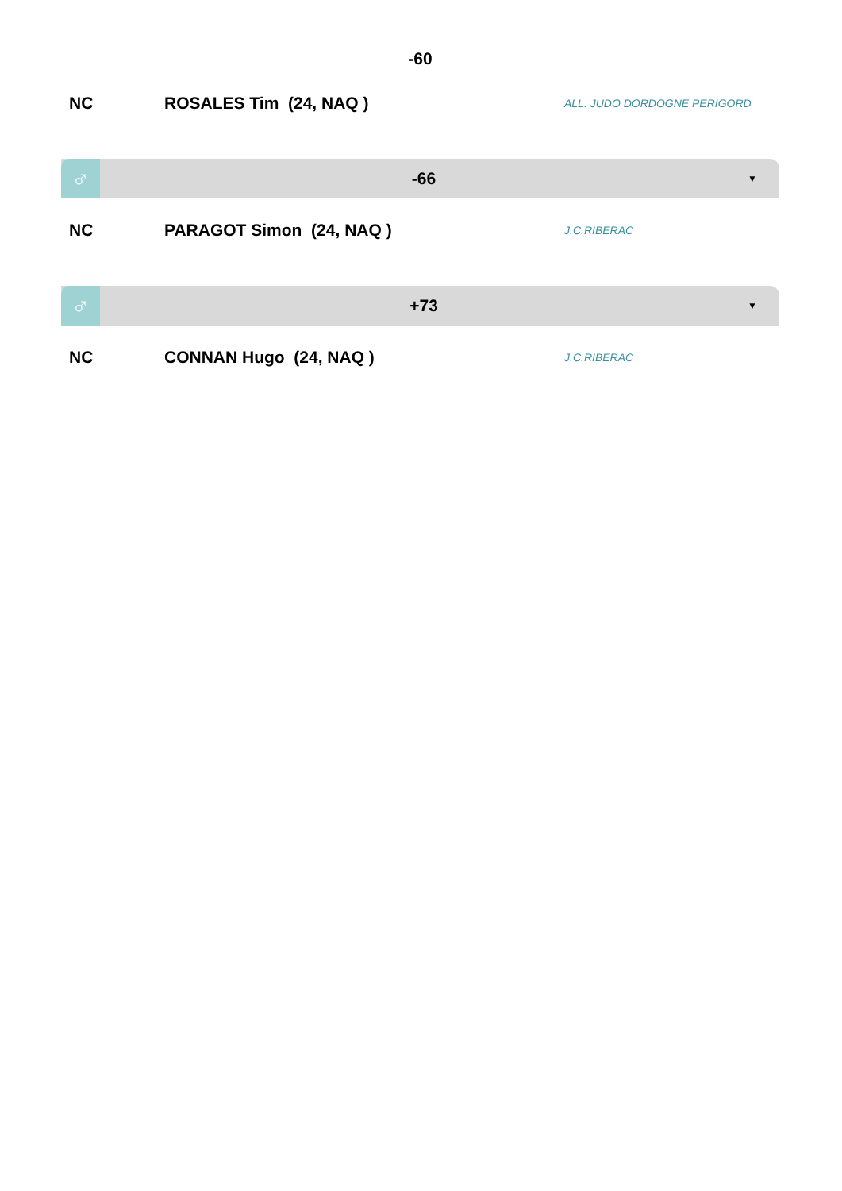-60
| NC | ROSALES Tim (24, NAQ ) | ALL. JUDO DORDOGNE PERIGORD |
♂
-66
▼
| NC | PARAGOT Simon (24, NAQ ) | J.C.RIBERAC |
♂
+73
▼
| NC | CONNAN Hugo (24, NAQ ) | J.C.RIBERAC |